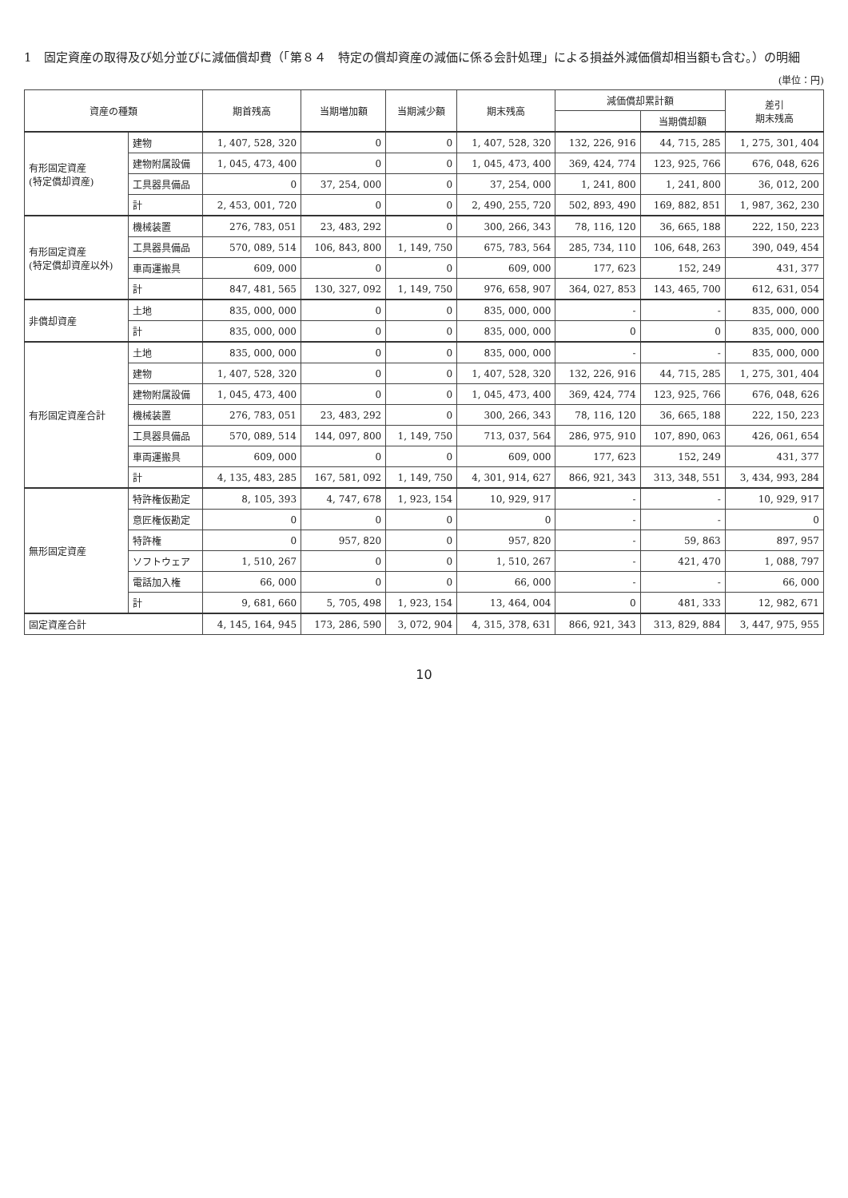1　固定資産の取得及び処分並びに減価償却費（「第８４　特定の償却資産の減価に係る会計処理」による損益外減価償却相当額も含む。）の明細
(単位：円)
| 資産の種類 | | 期首残高 | 当期増加額 | 当期減少額 | 期末残高 | 減価償却累計額 | | 差引 期末残高 |
| --- | --- | --- | --- | --- | --- | --- | --- | --- |
| | | | | | | | 当期償却額 | |
| 有形固定資産 (特定償却資産) | 建物 | 1, 407, 528, 320 | 0 | 0 | 1, 407, 528, 320 | 132, 226, 916 | 44, 715, 285 | 1, 275, 301, 404 |
| | 建物附属設備 | 1, 045, 473, 400 | 0 | 0 | 1, 045, 473, 400 | 369, 424, 774 | 123, 925, 766 | 676, 048, 626 |
| | 工具器具備品 | 0 | 37, 254, 000 | 0 | 37, 254, 000 | 1, 241, 800 | 1, 241, 800 | 36, 012, 200 |
| | 計 | 2, 453, 001, 720 | 0 | 0 | 2, 490, 255, 720 | 502, 893, 490 | 169, 882, 851 | 1, 987, 362, 230 |
| 有形固定資産 (特定償却資産以外) | 機械装置 | 276, 783, 051 | 23, 483, 292 | 0 | 300, 266, 343 | 78, 116, 120 | 36, 665, 188 | 222, 150, 223 |
| | 工具器具備品 | 570, 089, 514 | 106, 843, 800 | 1, 149, 750 | 675, 783, 564 | 285, 734, 110 | 106, 648, 263 | 390, 049, 454 |
| | 車両運搬具 | 609, 000 | 0 | 0 | 609, 000 | 177, 623 | 152, 249 | 431, 377 |
| | 計 | 847, 481, 565 | 130, 327, 092 | 1, 149, 750 | 976, 658, 907 | 364, 027, 853 | 143, 465, 700 | 612, 631, 054 |
| 非償却資産 | 土地 | 835, 000, 000 | 0 | 0 | 835, 000, 000 | - | - | 835, 000, 000 |
| | 計 | 835, 000, 000 | 0 | 0 | 835, 000, 000 | 0 | 0 | 835, 000, 000 |
| 有形固定資産合計 | 土地 | 835, 000, 000 | 0 | 0 | 835, 000, 000 | - | - | 835, 000, 000 |
| | 建物 | 1, 407, 528, 320 | 0 | 0 | 1, 407, 528, 320 | 132, 226, 916 | 44, 715, 285 | 1, 275, 301, 404 |
| | 建物附属設備 | 1, 045, 473, 400 | 0 | 0 | 1, 045, 473, 400 | 369, 424, 774 | 123, 925, 766 | 676, 048, 626 |
| | 機械装置 | 276, 783, 051 | 23, 483, 292 | 0 | 300, 266, 343 | 78, 116, 120 | 36, 665, 188 | 222, 150, 223 |
| | 工具器具備品 | 570, 089, 514 | 144, 097, 800 | 1, 149, 750 | 713, 037, 564 | 286, 975, 910 | 107, 890, 063 | 426, 061, 654 |
| | 車両運搬具 | 609, 000 | 0 | 0 | 609, 000 | 177, 623 | 152, 249 | 431, 377 |
| | 計 | 4, 135, 483, 285 | 167, 581, 092 | 1, 149, 750 | 4, 301, 914, 627 | 866, 921, 343 | 313, 348, 551 | 3, 434, 993, 284 |
| 無形固定資産 | 特許権仮勘定 | 8, 105, 393 | 4, 747, 678 | 1, 923, 154 | 10, 929, 917 | - | - | 10, 929, 917 |
| | 意匠権仮勘定 | 0 | 0 | 0 | 0 | - | - | 0 |
| | 特許権 | 0 | 957, 820 | 0 | 957, 820 | - | 59, 863 | 897, 957 |
| | ソフトウェア | 1, 510, 267 | 0 | 0 | 1, 510, 267 | - | 421, 470 | 1, 088, 797 |
| | 電話加入権 | 66, 000 | 0 | 0 | 66, 000 | - | - | 66, 000 |
| | 計 | 9, 681, 660 | 5, 705, 498 | 1, 923, 154 | 13, 464, 004 | 0 | 481, 333 | 12, 982, 671 |
| 固定資産合計 | | 4, 145, 164, 945 | 173, 286, 590 | 3, 072, 904 | 4, 315, 378, 631 | 866, 921, 343 | 313, 829, 884 | 3, 447, 975, 955 |
10